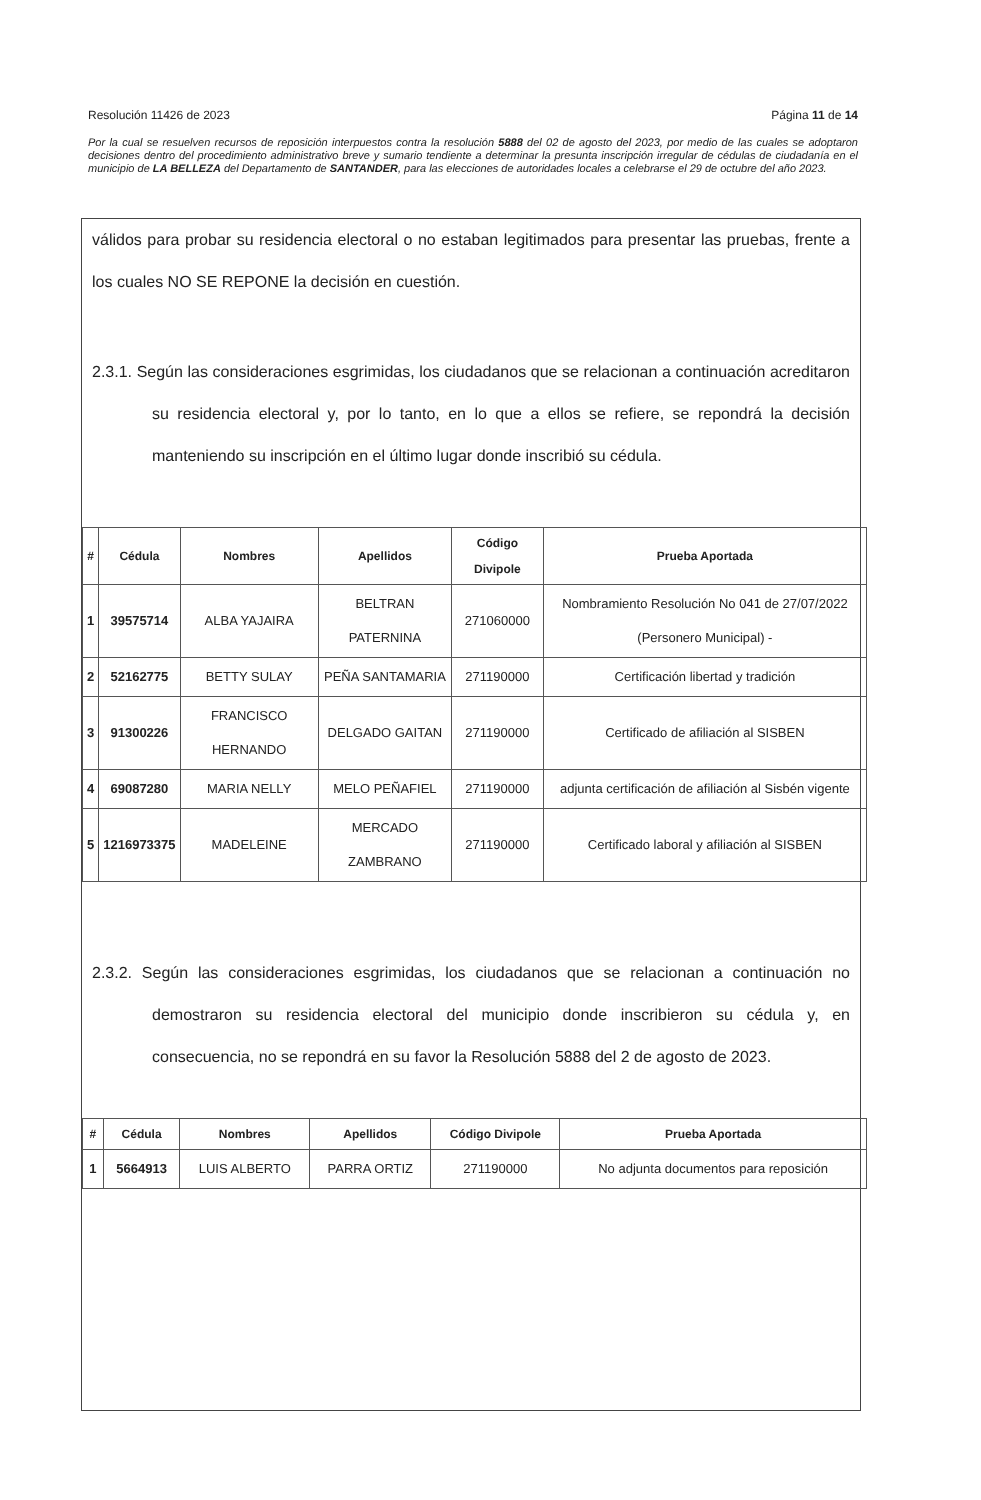Resolución 11426 de 2023 Página 11 de 14
Por la cual se resuelven recursos de reposición interpuestos contra la resolución 5888 del 02 de agosto del 2023, por medio de las cuales se adoptaron decisiones dentro del procedimiento administrativo breve y sumario tendiente a determinar la presunta inscripción irregular de cédulas de ciudadanía en el municipio de LA BELLEZA del Departamento de SANTANDER, para las elecciones de autoridades locales a celebrarse el 29 de octubre del año 2023.
válidos para probar su residencia electoral o no estaban legitimados para presentar las pruebas, frente a los cuales NO SE REPONE la decisión en cuestión.
2.3.1. Según las consideraciones esgrimidas, los ciudadanos que se relacionan a continuación acreditaron su residencia electoral y, por lo tanto, en lo que a ellos se refiere, se repondrá la decisión manteniendo su inscripción en el último lugar donde inscribió su cédula.
| # | Cédula | Nombres | Apellidos | Código Divipole | Prueba Aportada |
| --- | --- | --- | --- | --- | --- |
| 1 | 39575714 | ALBA YAJAIRA | BELTRAN PATERNINA | 271060000 | Nombramiento Resolución No 041 de 27/07/2022 (Personero Municipal) - |
| 2 | 52162775 | BETTY SULAY | PEÑA SANTAMARIA | 271190000 | Certificación libertad y tradición |
| 3 | 91300226 | FRANCISCO HERNANDO | DELGADO GAITAN | 271190000 | Certificado de afiliación al SISBEN |
| 4 | 69087280 | MARIA NELLY | MELO PEÑAFIEL | 271190000 | adjunta certificación de afiliación al Sisbén vigente |
| 5 | 1216973375 | MADELEINE | MERCADO ZAMBRANO | 271190000 | Certificado laboral y afiliación al SISBEN |
2.3.2. Según las consideraciones esgrimidas, los ciudadanos que se relacionan a continuación no demostraron su residencia electoral del municipio donde inscribieron su cédula y, en consecuencia, no se repondrá en su favor la Resolución 5888 del 2 de agosto de 2023.
| # | Cédula | Nombres | Apellidos | Código Divipole | Prueba Aportada |
| --- | --- | --- | --- | --- | --- |
| 1 | 5664913 | LUIS ALBERTO | PARRA ORTIZ | 271190000 | No adjunta documentos para reposición |